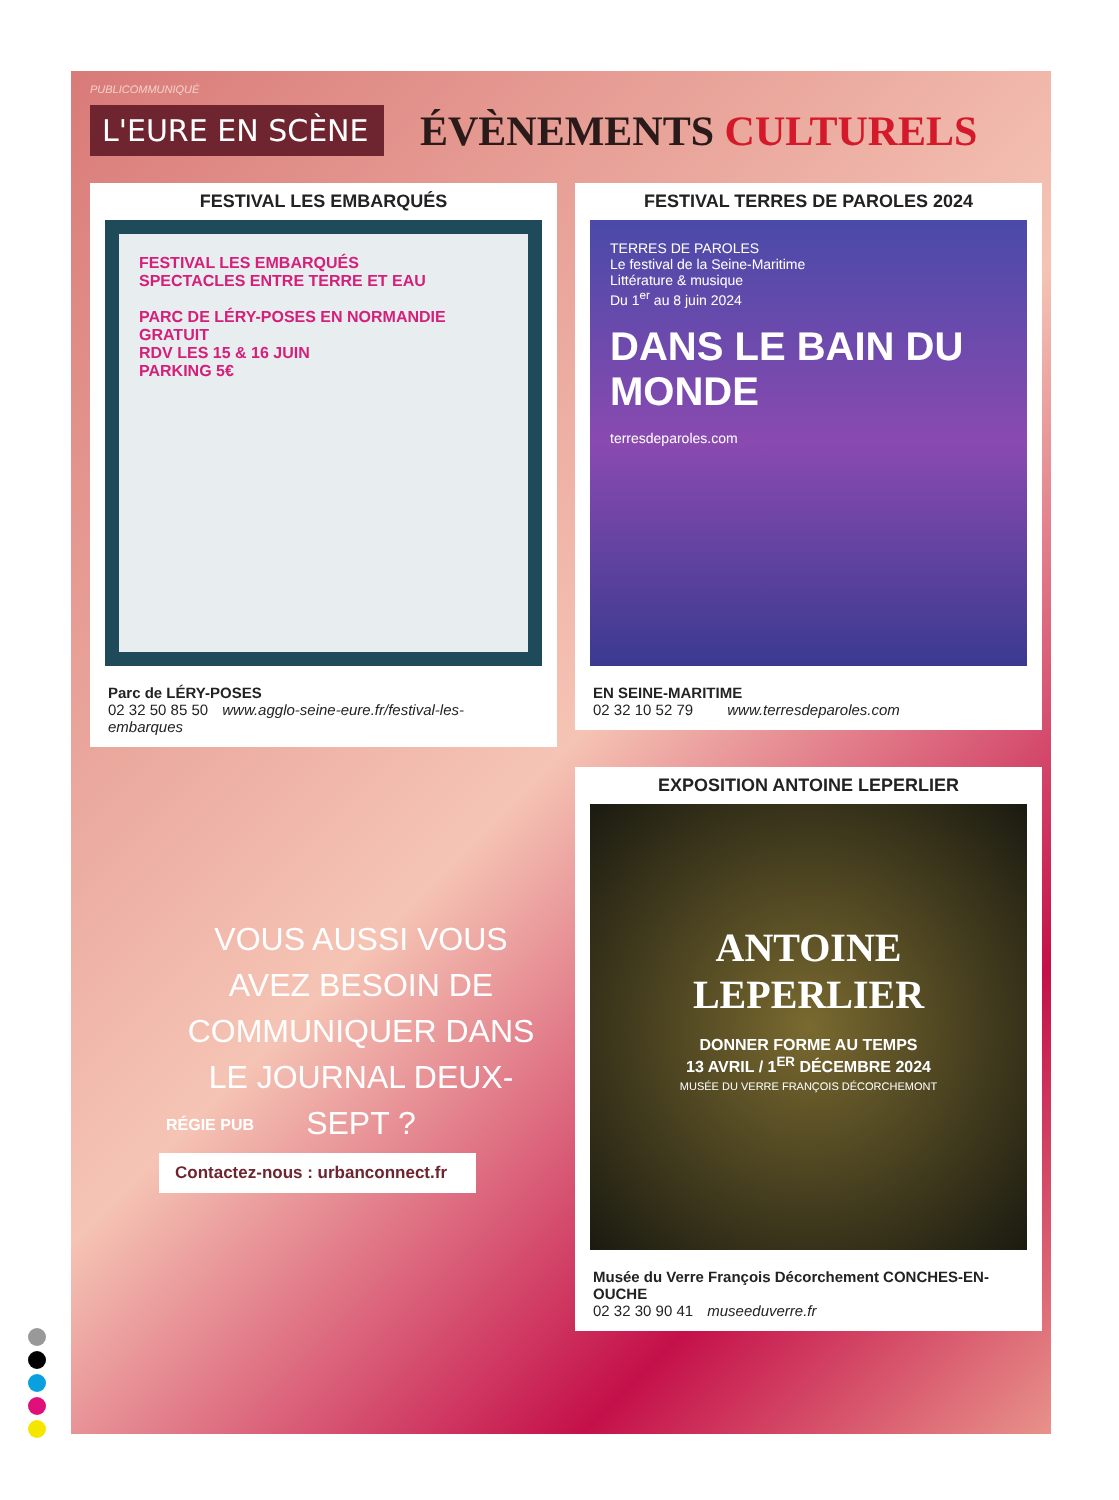PUBLICOMMUNIQUÉ
L'EURE EN SCÈNE
ÉVÈNEMENTS CULTURELS
FESTIVAL LES EMBARQUÉS
FESTIVAL LES EMBARQUÉS
SPECTACLES ENTRE TERRE ET EAU
PARC DE LÉRY-POSES EN NORMANDIE
GRATUIT
RDV LES 15 & 16 JUIN
PARKING 5€
Parc de LÉRY-POSES
02 32 50 85 50 www.agglo-seine-eure.fr/festival-les-embarques
FESTIVAL TERRES DE PAROLES 2024
TERRES DE PAROLES
Le festival de la Seine-Maritime
Littérature & musique
Du 1<sup>er</sup> au 8 juin 2024
DANS LE BAIN DU MONDE
terresdeparoles.com
EN SEINE-MARITIME
02 32 10 52 79 www.terresdeparoles.com
EXPOSITION ANTOINE LEPERLIER
ANTOINE
LEPERLIER
DONNER FORME AU TEMPS
13 AVRIL / 1<sup>ER</sup> DÉCEMBRE 2024
MUSÉE DU VERRE FRANÇOIS DÉCORCHEMONT
Musée du Verre François Décorchement CONCHES-EN-OUCHE
02 32 30 90 41 museeduverre.fr
VOUS AUSSI VOUS AVEZ BESOIN DE COMMUNIQUER DANS LE JOURNAL DEUX-SEPT ?
RÉGIE PUB
Contactez-nous : urbanconnect.fr